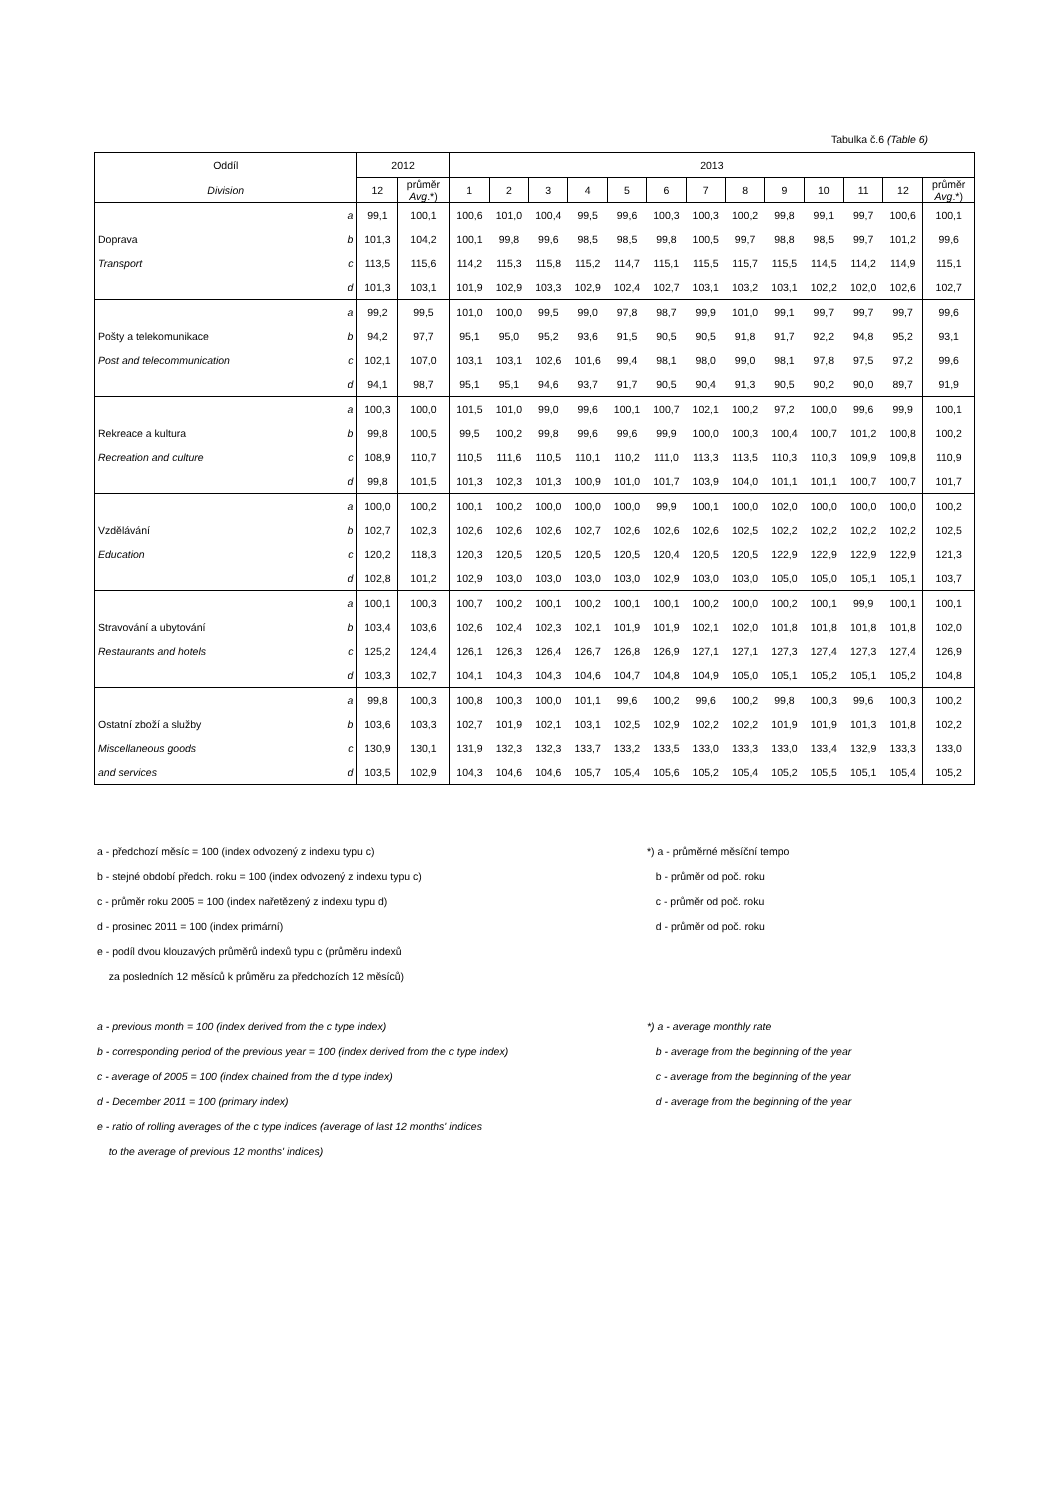Tabulka č.6 (Table 6)
| Oddíl | | 2012 | | 2013 | | | | | | | | | | | | |
| --- | --- | --- | --- | --- | --- | --- | --- | --- | --- | --- | --- | --- | --- | --- | --- | --- |
| Division | | 12 | průměr Avg .*) | 1 | 2 | 3 | 4 | 5 | 6 | 7 | 8 | 9 | 10 | 11 | 12 | průměr Avg .*) |
| | a | 99,1 | 100,1 | 100,6 | 101,0 | 100,4 | 99,5 | 99,6 | 100,3 | 100,3 | 100,2 | 99,8 | 99,1 | 99,7 | 100,6 | 100,1 |
| Doprava | b | 101,3 | 104,2 | 100,1 | 99,8 | 99,6 | 98,5 | 98,5 | 99,8 | 100,5 | 99,7 | 98,8 | 98,5 | 99,7 | 101,2 | 99,6 |
| Transport | c | 113,5 | 115,6 | 114,2 | 115,3 | 115,8 | 115,2 | 114,7 | 115,1 | 115,5 | 115,7 | 115,5 | 114,5 | 114,2 | 114,9 | 115,1 |
| | d | 101,3 | 103,1 | 101,9 | 102,9 | 103,3 | 102,9 | 102,4 | 102,7 | 103,1 | 103,2 | 103,1 | 102,2 | 102,0 | 102,6 | 102,7 |
| | a | 99,2 | 99,5 | 101,0 | 100,0 | 99,5 | 99,0 | 97,8 | 98,7 | 99,9 | 101,0 | 99,1 | 99,7 | 99,7 | 99,7 | 99,6 |
| Pošty a telekomunikace | b | 94,2 | 97,7 | 95,1 | 95,0 | 95,2 | 93,6 | 91,5 | 90,5 | 90,5 | 91,8 | 91,7 | 92,2 | 94,8 | 95,2 | 93,1 |
| Post and telecommunication | c | 102,1 | 107,0 | 103,1 | 103,1 | 102,6 | 101,6 | 99,4 | 98,1 | 98,0 | 99,0 | 98,1 | 97,8 | 97,5 | 97,2 | 99,6 |
| | d | 94,1 | 98,7 | 95,1 | 95,1 | 94,6 | 93,7 | 91,7 | 90,5 | 90,4 | 91,3 | 90,5 | 90,2 | 90,0 | 89,7 | 91,9 |
| | a | 100,3 | 100,0 | 101,5 | 101,0 | 99,0 | 99,6 | 100,1 | 100,7 | 102,1 | 100,2 | 97,2 | 100,0 | 99,6 | 99,9 | 100,1 |
| Rekreace a kultura | b | 99,8 | 100,5 | 99,5 | 100,2 | 99,8 | 99,6 | 99,6 | 99,9 | 100,0 | 100,3 | 100,4 | 100,7 | 101,2 | 100,8 | 100,2 |
| Recreation and culture | c | 108,9 | 110,7 | 110,5 | 111,6 | 110,5 | 110,1 | 110,2 | 111,0 | 113,3 | 113,5 | 110,3 | 110,3 | 109,9 | 109,8 | 110,9 |
| | d | 99,8 | 101,5 | 101,3 | 102,3 | 101,3 | 100,9 | 101,0 | 101,7 | 103,9 | 104,0 | 101,1 | 101,1 | 100,7 | 100,7 | 101,7 |
| | a | 100,0 | 100,2 | 100,1 | 100,2 | 100,0 | 100,0 | 100,0 | 99,9 | 100,1 | 100,0 | 102,0 | 100,0 | 100,0 | 100,0 | 100,2 |
| Vzdělávání | b | 102,7 | 102,3 | 102,6 | 102,6 | 102,6 | 102,7 | 102,6 | 102,6 | 102,6 | 102,5 | 102,2 | 102,2 | 102,2 | 102,2 | 102,5 |
| Education | c | 120,2 | 118,3 | 120,3 | 120,5 | 120,5 | 120,5 | 120,5 | 120,4 | 120,5 | 120,5 | 122,9 | 122,9 | 122,9 | 122,9 | 121,3 |
| | d | 102,8 | 101,2 | 102,9 | 103,0 | 103,0 | 103,0 | 103,0 | 102,9 | 103,0 | 103,0 | 105,0 | 105,0 | 105,1 | 105,1 | 103,7 |
| | a | 100,1 | 100,3 | 100,7 | 100,2 | 100,1 | 100,2 | 100,1 | 100,1 | 100,2 | 100,0 | 100,2 | 100,1 | 99,9 | 100,1 | 100,1 |
| Stravování a ubytování | b | 103,4 | 103,6 | 102,6 | 102,4 | 102,3 | 102,1 | 101,9 | 101,9 | 102,1 | 102,0 | 101,8 | 101,8 | 101,8 | 101,8 | 102,0 |
| Restaurants and hotels | c | 125,2 | 124,4 | 126,1 | 126,3 | 126,4 | 126,7 | 126,8 | 126,9 | 127,1 | 127,1 | 127,3 | 127,4 | 127,3 | 127,4 | 126,9 |
| | d | 103,3 | 102,7 | 104,1 | 104,3 | 104,3 | 104,6 | 104,7 | 104,8 | 104,9 | 105,0 | 105,1 | 105,2 | 105,1 | 105,2 | 104,8 |
| | a | 99,8 | 100,3 | 100,8 | 100,3 | 100,0 | 101,1 | 99,6 | 100,2 | 99,6 | 100,2 | 99,8 | 100,3 | 99,6 | 100,3 | 100,2 |
| Ostatní zboží a služby | b | 103,6 | 103,3 | 102,7 | 101,9 | 102,1 | 103,1 | 102,5 | 102,9 | 102,2 | 102,2 | 101,9 | 101,9 | 101,3 | 101,8 | 102,2 |
| Miscellaneous goods | c | 130,9 | 130,1 | 131,9 | 132,3 | 132,3 | 133,7 | 133,2 | 133,5 | 133,0 | 133,3 | 133,0 | 133,4 | 132,9 | 133,3 | 133,0 |
| and services | d | 103,5 | 102,9 | 104,3 | 104,6 | 104,6 | 105,7 | 105,4 | 105,6 | 105,2 | 105,4 | 105,2 | 105,5 | 105,1 | 105,4 | 105,2 |
a - předchozí měsíc = 100 (index odvozený z indexu typu c) *) a - průměrné měsíční tempo
b - stejné období předch. roku = 100 (index odvozený z indexu typu c) b - průměr od poč. roku
c - průměr roku 2005 = 100 (index nařetězený z indexu typu d) c - průměr od poč. roku
d - prosinec 2011 = 100 (index primární) d - průměr od poč. roku
e - podíl dvou klouzavých průměrů indexů typu c (průměru indexů
za posledních 12 měsíců k průměru za předchozích 12 měsíců)
a - previous month = 100 (index derived from the c type index) *) a - average monthly rate
b - corresponding period of the previous year = 100 (index derived from the c type index) b - average from the beginning of the year
c - average of 2005 = 100 (index chained from the d type index) c - average from the beginning of the year
d - December 2011 = 100 (primary index) d - average from the beginning of the year
e - ratio of rolling averages of the c type indices (average of last 12 months' indices
to the average of previous 12 months' indices)